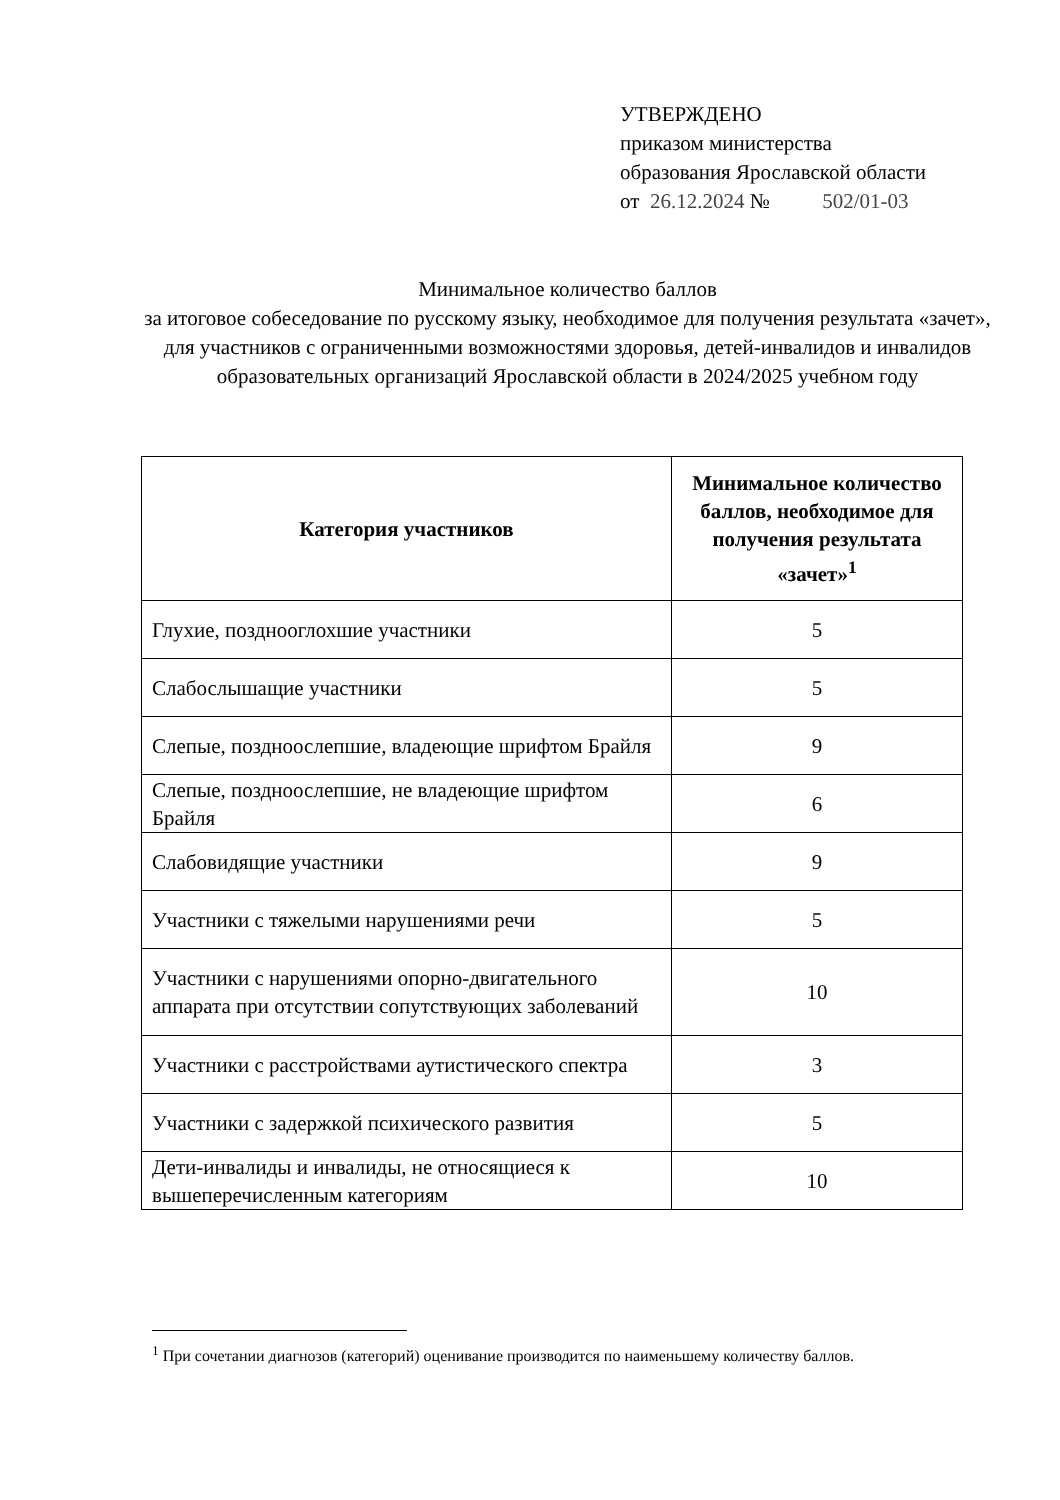УТВЕРЖДЕНО
приказом министерства
образования Ярославской области
от 26.12.2024 № 502/01-03
Минимальное количество баллов
за итоговое собеседование по русскому языку, необходимое для получения результата «зачет», для участников с ограниченными возможностями здоровья, детей-инвалидов и инвалидов образовательных организаций Ярославской области в 2024/2025 учебном году
| Категория участников | Минимальное количество баллов, необходимое для получения результата «зачет»<sup>1</sup> |
| --- | --- |
| Глухие, позднооглохшие участники | 5 |
| Слабослышащие участники | 5 |
| Слепые, поздноослепшие, владеющие шрифтом Брайля | 9 |
| Слепые, поздноослепшие, не владеющие шрифтом Брайля | 6 |
| Слабовидящие участники | 9 |
| Участники с тяжелыми нарушениями речи | 5 |
| Участники с нарушениями опорно-двигательного аппарата при отсутствии сопутствующих заболеваний | 10 |
| Участники с расстройствами аутистического спектра | 3 |
| Участники с задержкой психического развития | 5 |
| Дети-инвалиды и инвалиды, не относящиеся к вышеперечисленным категориям | 10 |
<sup>1</sup> При сочетании диагнозов (категорий) оценивание производится по наименьшему количеству баллов.